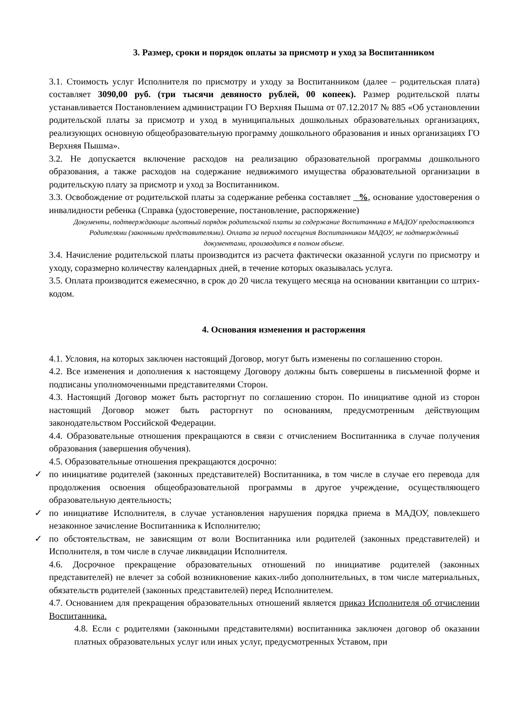3. Размер, сроки и порядок оплаты за присмотр и уход за Воспитанником
3.1. Стоимость услуг Исполнителя по присмотру и уходу за Воспитанником (далее – родительская плата) составляет 3090,00 руб. (три тысячи девяносто рублей, 00 копеек). Размер родительской платы устанавливается Постановлением администрации ГО Верхняя Пышма от 07.12.2017 № 885 «Об установлении родительской платы за присмотр и уход в муниципальных дошкольных образовательных организациях, реализующих основную общеобразовательную программу дошкольного образования и иных организациях ГО Верхняя Пышма».
3.2. Не допускается включение расходов на реализацию образовательной программы дошкольного образования, а также расходов на содержание недвижимого имущества образовательной организации в родительскую плату за присмотр и уход за Воспитанником.
3.3. Освобождение от родительской платы за содержание ребенка составляет %, основание удостоверения о инвалидности ребенка (Справка (удостоверение, постановление, распоряжение)
Документы, подтверждающие льготный порядок родительской платы за содержание Воспитанника в МАДОУ предоставляются Родителями (законными представителями). Оплата за период посещения Воспитанником МАДОУ, не подтвержденный документами, производится в полном объеме.
3.4. Начисление родительской платы производится из расчета фактически оказанной услуги по присмотру и уходу, соразмерно количеству календарных дней, в течение которых оказывалась услуга.
3.5. Оплата производится ежемесячно, в срок до 20 числа текущего месяца на основании квитанции со штрих-кодом.
4. Основания изменения и расторжения
4.1. Условия, на которых заключен настоящий Договор, могут быть изменены по соглашению сторон.
4.2. Все изменения и дополнения к настоящему Договору должны быть совершены в письменной форме и подписаны уполномоченными представителями Сторон.
4.3. Настоящий Договор может быть расторгнут по соглашению сторон. По инициативе одной из сторон настоящий Договор может быть расторгнут по основаниям, предусмотренным действующим законодательством Российской Федерации.
4.4. Образовательные отношения прекращаются в связи с отчислением Воспитанника в случае получения образования (завершения обучения).
4.5. Образовательные отношения прекращаются досрочно:
✓ по инициативе родителей (законных представителей) Воспитанника, в том числе в случае его перевода для продолжения освоения общеобразовательной программы в другое учреждение, осуществляющего образовательную деятельность;
✓ по инициативе Исполнителя, в случае установления нарушения порядка приема в МАДОУ, повлекшего незаконное зачисление Воспитанника к Исполнителю;
✓ по обстоятельствам, не зависящим от воли Воспитанника или родителей (законных представителей) и Исполнителя, в том числе в случае ликвидации Исполнителя.
4.6. Досрочное прекращение образовательных отношений по инициативе родителей (законных представителей) не влечет за собой возникновение каких-либо дополнительных, в том числе материальных, обязательств родителей (законных представителей) перед Исполнителем.
4.7. Основанием для прекращения образовательных отношений является приказ Исполнителя об отчислении Воспитанника.
4.8. Если с родителями (законными представителями) воспитанника заключен договор об оказании платных образовательных услуг или иных услуг, предусмотренных Уставом, при